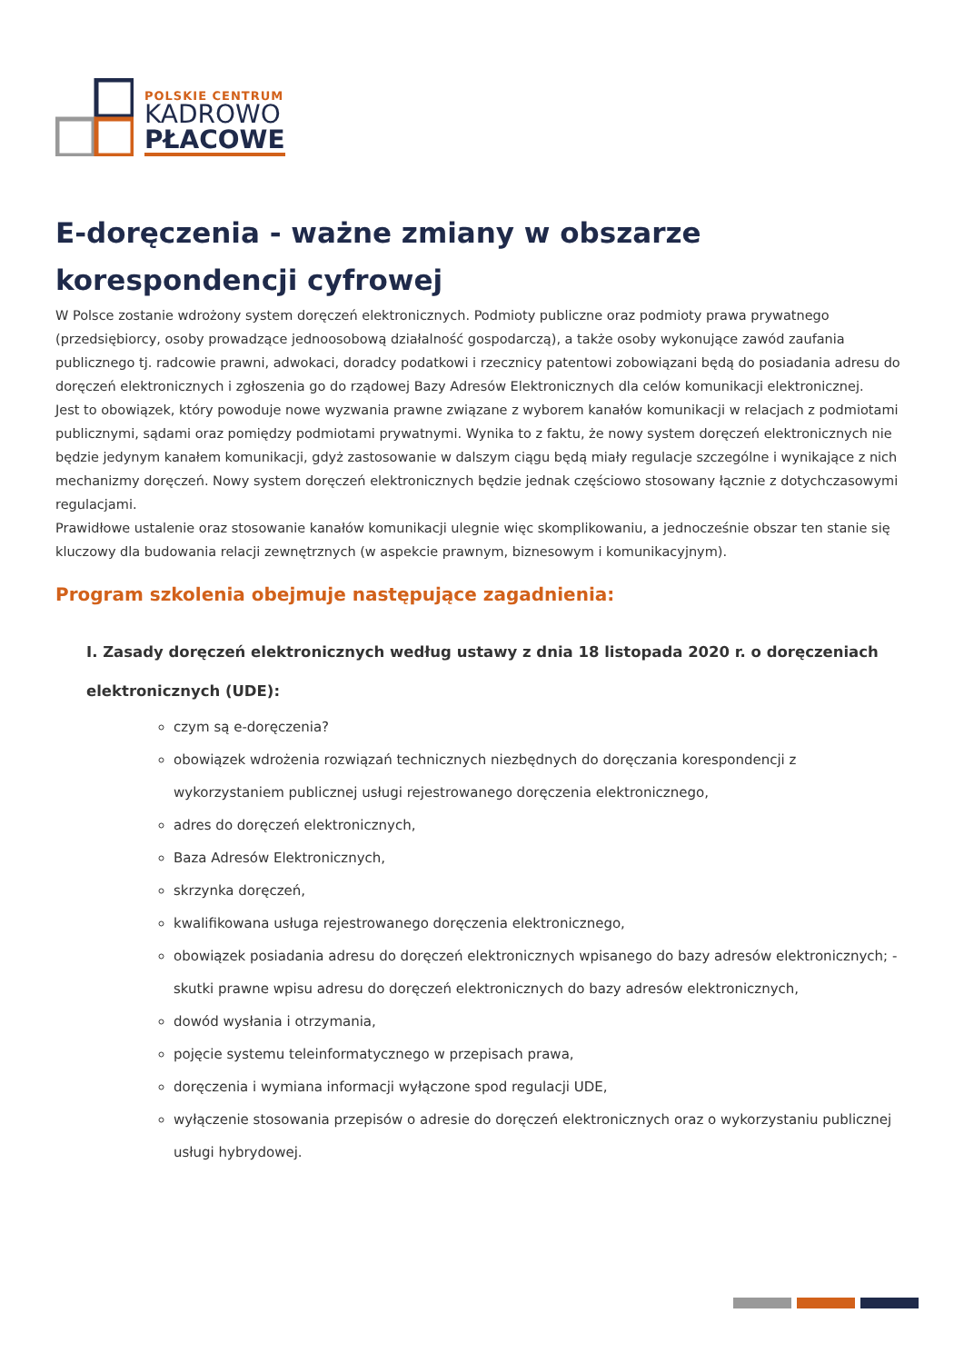POLSKIE CENTRUM
KADROWO
PŁACOWE
E-doręczenia - ważne zmiany w obszarze korespondencji cyfrowej
W Polsce zostanie wdrożony system doręczeń elektronicznych. Podmioty publiczne oraz podmioty prawa prywatnego (przedsiębiorcy, osoby prowadzące jednoosobową działalność gospodarczą), a także osoby wykonujące zawód zaufania publicznego tj. radcowie prawni, adwokaci, doradcy podatkowi i rzecznicy patentowi zobowiązani będą do posiadania adresu do doręczeń elektronicznych i zgłoszenia go do rządowej Bazy Adresów Elektronicznych dla celów komunikacji elektronicznej.
Jest to obowiązek, który powoduje nowe wyzwania prawne związane z wyborem kanałów komunikacji w relacjach z podmiotami publicznymi, sądami oraz pomiędzy podmiotami prywatnymi. Wynika to z faktu, że nowy system doręczeń elektronicznych nie będzie jedynym kanałem komunikacji, gdyż zastosowanie w dalszym ciągu będą miały regulacje szczególne i wynikające z nich mechanizmy doręczeń. Nowy system doręczeń elektronicznych będzie jednak częściowo stosowany łącznie z dotychczasowymi regulacjami.
Prawidłowe ustalenie oraz stosowanie kanałów komunikacji ulegnie więc skomplikowaniu, a jednocześnie obszar ten stanie się kluczowy dla budowania relacji zewnętrznych (w aspekcie prawnym, biznesowym i komunikacyjnym).
Program szkolenia obejmuje następujące zagadnienia:
I. Zasady doręczeń elektronicznych według ustawy z dnia 18 listopada 2020 r. o doręczeniach elektronicznych (UDE):
czym są e-doręczenia?
obowiązek wdrożenia rozwiązań technicznych niezbędnych do doręczania korespondencji z wykorzystaniem publicznej usługi rejestrowanego doręczenia elektronicznego,
adres do doręczeń elektronicznych,
Baza Adresów Elektronicznych,
skrzynka doręczeń,
kwalifikowana usługa rejestrowanego doręczenia elektronicznego,
obowiązek posiadania adresu do doręczeń elektronicznych wpisanego do bazy adresów elektronicznych; - skutki prawne wpisu adresu do doręczeń elektronicznych do bazy adresów elektronicznych,
dowód wysłania i otrzymania,
pojęcie systemu teleinformatycznego w przepisach prawa,
doręczenia i wymiana informacji wyłączone spod regulacji UDE,
wyłączenie stosowania przepisów o adresie do doręczeń elektronicznych oraz o wykorzystaniu publicznej usługi hybrydowej.